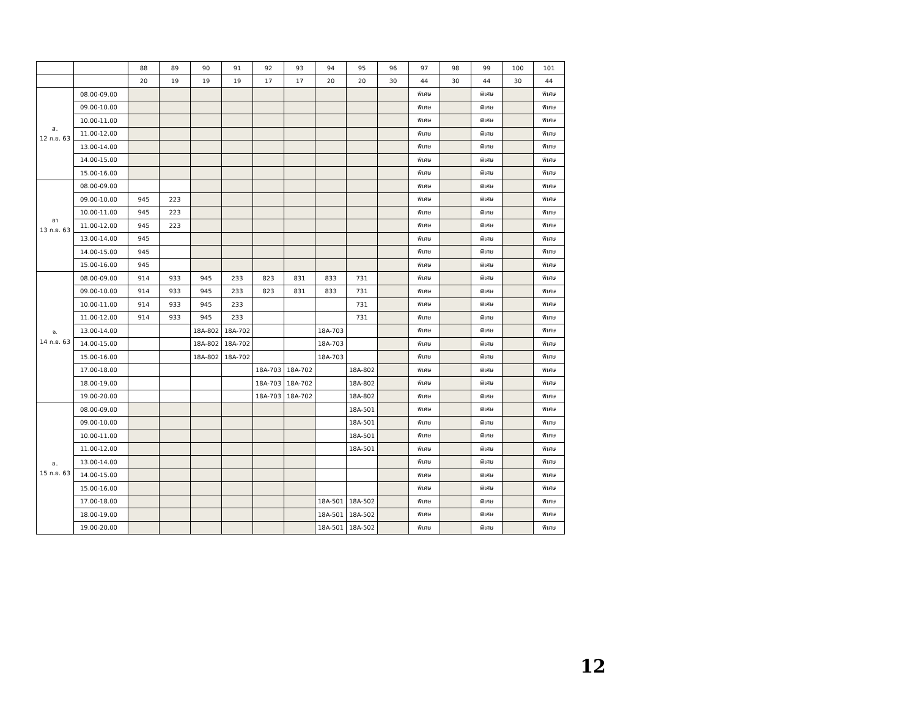| | | 88 | 89 | 90 | 91 | 92 | 93 | 94 | 95 | 96 | 97 | 98 | 99 | 100 | 101 |
| | | 20 | 19 | 19 | 19 | 17 | 17 | 20 | 20 | 30 | 44 | 30 | 44 | 30 | 44 |
| ส. 12 ก.ย. 63 | 08.00-09.00 | | | | | | | | | | พิเศษ | | พิเศษ | | พิเศษ |
| | 09.00-10.00 | | | | | | | | | | พิเศษ | | พิเศษ | | พิเศษ |
| | 10.00-11.00 | | | | | | | | | | พิเศษ | | พิเศษ | | พิเศษ |
| | 11.00-12.00 | | | | | | | | | | พิเศษ | | พิเศษ | | พิเศษ |
| | 13.00-14.00 | | | | | | | | | | พิเศษ | | พิเศษ | | พิเศษ |
| | 14.00-15.00 | | | | | | | | | | พิเศษ | | พิเศษ | | พิเศษ |
| | 15.00-16.00 | | | | | | | | | | พิเศษ | | พิเศษ | | พิเศษ |
| อา 13 ก.ย. 63 | 08.00-09.00 | | | | | | | | | | พิเศษ | | พิเศษ | | พิเศษ |
| | 09.00-10.00 | 945 | 223 | | | | | | | | พิเศษ | | พิเศษ | | พิเศษ |
| | 10.00-11.00 | 945 | 223 | | | | | | | | พิเศษ | | พิเศษ | | พิเศษ |
| | 11.00-12.00 | 945 | 223 | | | | | | | | พิเศษ | | พิเศษ | | พิเศษ |
| | 13.00-14.00 | 945 | | | | | | | | | พิเศษ | | พิเศษ | | พิเศษ |
| | 14.00-15.00 | 945 | | | | | | | | | พิเศษ | | พิเศษ | | พิเศษ |
| | 15.00-16.00 | 945 | | | | | | | | | พิเศษ | | พิเศษ | | พิเศษ |
| จ. 14 ก.ย. 63 | 08.00-09.00 | 914 | 933 | 945 | 233 | 823 | 831 | 833 | 731 | | พิเศษ | | พิเศษ | | พิเศษ |
| | 09.00-10.00 | 914 | 933 | 945 | 233 | 823 | 831 | 833 | 731 | | พิเศษ | | พิเศษ | | พิเศษ |
| | 10.00-11.00 | 914 | 933 | 945 | 233 | | | | 731 | | พิเศษ | | พิเศษ | | พิเศษ |
| | 11.00-12.00 | 914 | 933 | 945 | 233 | | | | 731 | | พิเศษ | | พิเศษ | | พิเศษ |
| | 13.00-14.00 | | | 18A-802 | 18A-702 | | | 18A-703 | | | พิเศษ | | พิเศษ | | พิเศษ |
| | 14.00-15.00 | | | 18A-802 | 18A-702 | | | 18A-703 | | | พิเศษ | | พิเศษ | | พิเศษ |
| | 15.00-16.00 | | | 18A-802 | 18A-702 | | | 18A-703 | | | พิเศษ | | พิเศษ | | พิเศษ |
| | 17.00-18.00 | | | | | 18A-703 | 18A-702 | | 18A-802 | | พิเศษ | | พิเศษ | | พิเศษ |
| | 18.00-19.00 | | | | | 18A-703 | 18A-702 | | 18A-802 | | พิเศษ | | พิเศษ | | พิเศษ |
| | 19.00-20.00 | | | | | 18A-703 | 18A-702 | | 18A-802 | | พิเศษ | | พิเศษ | | พิเศษ |
| อ. 15 ก.ย. 63 | 08.00-09.00 | | | | | | | | 18A-501 | | พิเศษ | | พิเศษ | | พิเศษ |
| | 09.00-10.00 | | | | | | | | 18A-501 | | พิเศษ | | พิเศษ | | พิเศษ |
| | 10.00-11.00 | | | | | | | | 18A-501 | | พิเศษ | | พิเศษ | | พิเศษ |
| | 11.00-12.00 | | | | | | | | 18A-501 | | พิเศษ | | พิเศษ | | พิเศษ |
| | 13.00-14.00 | | | | | | | | | | พิเศษ | | พิเศษ | | พิเศษ |
| | 14.00-15.00 | | | | | | | | | | พิเศษ | | พิเศษ | | พิเศษ |
| | 15.00-16.00 | | | | | | | | | | พิเศษ | | พิเศษ | | พิเศษ |
| | 17.00-18.00 | | | | | | | 18A-501 | 18A-502 | | พิเศษ | | พิเศษ | | พิเศษ |
| | 18.00-19.00 | | | | | | | 18A-501 | 18A-502 | | พิเศษ | | พิเศษ | | พิเศษ |
| | 19.00-20.00 | | | | | | | 18A-501 | 18A-502 | | พิเศษ | | พิเศษ | | พิเศษ |
12